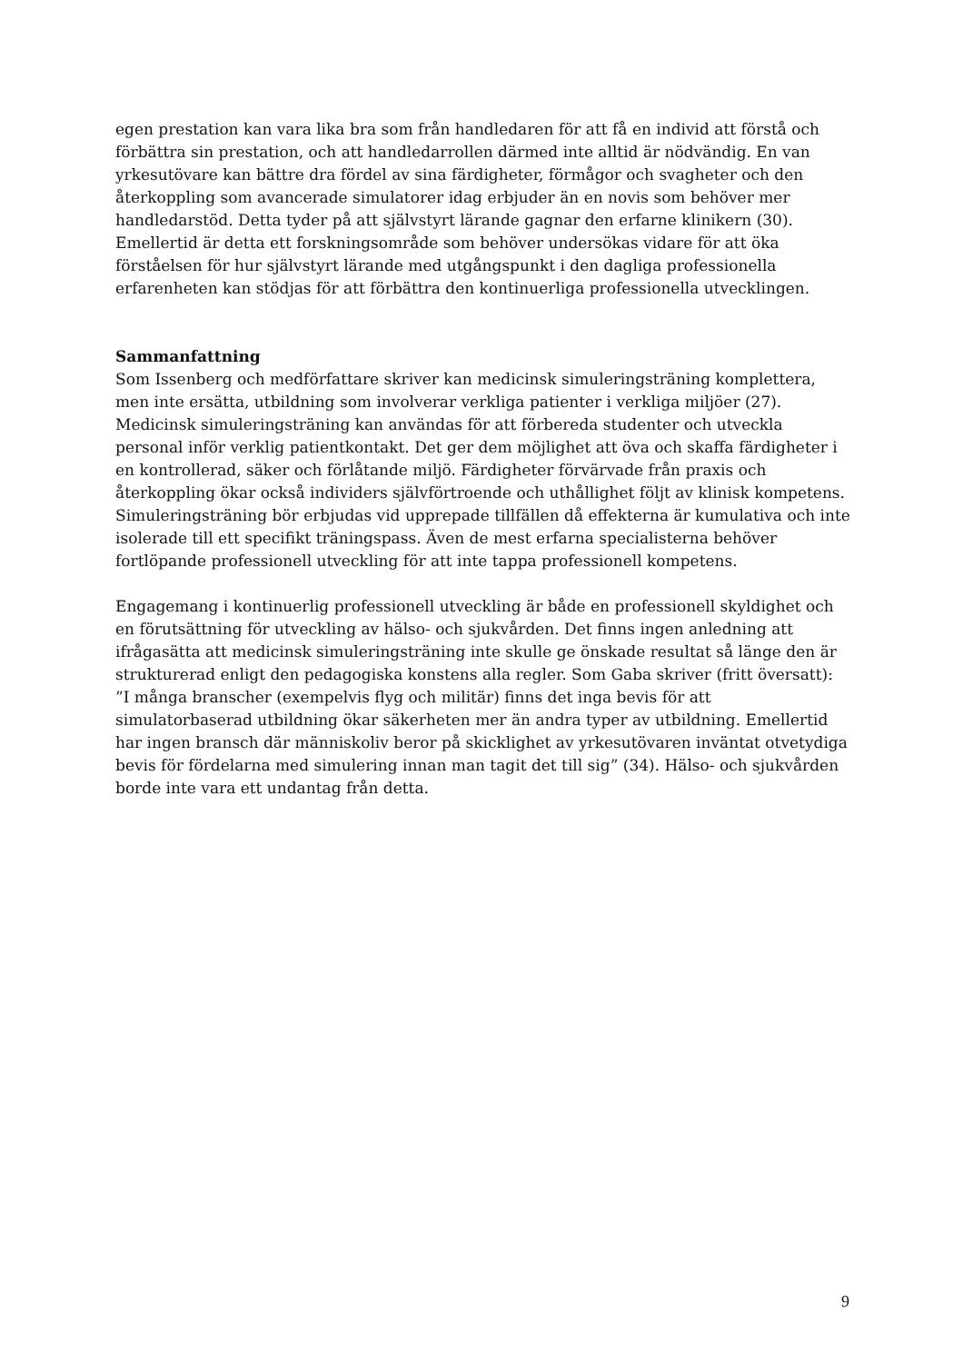egen prestation kan vara lika bra som från handledaren för att få en individ att förstå och förbättra sin prestation, och att handledarrollen därmed inte alltid är nödvändig. En van yrkesutövare kan bättre dra fördel av sina färdigheter, förmågor och svagheter och den återkoppling som avancerade simulatorer idag erbjuder än en novis som behöver mer handledarstöd. Detta tyder på att självstyrt lärande gagnar den erfarne klinikern (30). Emellertid är detta ett forskningsområde som behöver undersökas vidare för att öka förståelsen för hur självstyrt lärande med utgångspunkt i den dagliga professionella erfarenheten kan stödjas för att förbättra den kontinuerliga professionella utvecklingen.
Sammanfattning
Som Issenberg och medförfattare skriver kan medicinsk simuleringsträning komplettera, men inte ersätta, utbildning som involverar verkliga patienter i verkliga miljöer (27). Medicinsk simuleringsträning kan användas för att förbereda studenter och utveckla personal inför verklig patientkontakt. Det ger dem möjlighet att öva och skaffa färdigheter i en kontrollerad, säker och förlåtande miljö. Färdigheter förvärvade från praxis och återkoppling ökar också individers självförtroende och uthållighet följt av klinisk kompetens. Simuleringsträning bör erbjudas vid upprepade tillfällen då effekterna är kumulativa och inte isolerade till ett specifikt träningspass. Även de mest erfarna specialisterna behöver fortlöpande professionell utveckling för att inte tappa professionell kompetens.
Engagemang i kontinuerlig professionell utveckling är både en professionell skyldighet och en förutsättning för utveckling av hälso- och sjukvården. Det finns ingen anledning att ifrågasätta att medicinsk simuleringsträning inte skulle ge önskade resultat så länge den är strukturerad enligt den pedagogiska konstens alla regler. Som Gaba skriver (fritt översatt): ”I många branscher (exempelvis flyg och militär) finns det inga bevis för att simulatorbaserad utbildning ökar säkerheten mer än andra typer av utbildning. Emellertid har ingen bransch där människoliv beror på skicklighet av yrkesutövaren inväntat otvetydiga bevis för fördelarna med simulering innan man tagit det till sig” (34). Hälso- och sjukvården borde inte vara ett undantag från detta.
9